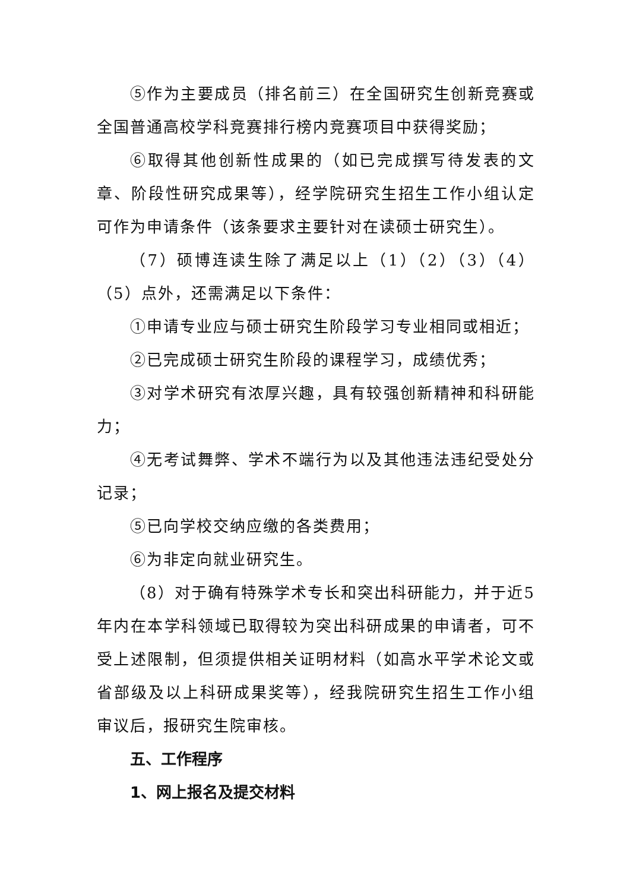⑤作为主要成员（排名前三）在全国研究生创新竞赛或全国普通高校学科竞赛排行榜内竞赛项目中获得奖励；
⑥取得其他创新性成果的（如已完成撰写待发表的文章、阶段性研究成果等），经学院研究生招生工作小组认定可作为申请条件（该条要求主要针对在读硕士研究生）。
（7）硕博连读生除了满足以上（1）（2）（3）（4）（5）点外，还需满足以下条件：
①申请专业应与硕士研究生阶段学习专业相同或相近；
②已完成硕士研究生阶段的课程学习，成绩优秀；
③对学术研究有浓厚兴趣，具有较强创新精神和科研能力；
④无考试舞弊、学术不端行为以及其他违法违纪受处分记录；
⑤已向学校交纳应缴的各类费用；
⑥为非定向就业研究生。
（8）对于确有特殊学术专长和突出科研能力，并于近5年内在本学科领域已取得较为突出科研成果的申请者，可不受上述限制，但须提供相关证明材料（如高水平学术论文或省部级及以上科研成果奖等），经我院研究生招生工作小组审议后，报研究生院审核。
五、工作程序
1、网上报名及提交材料